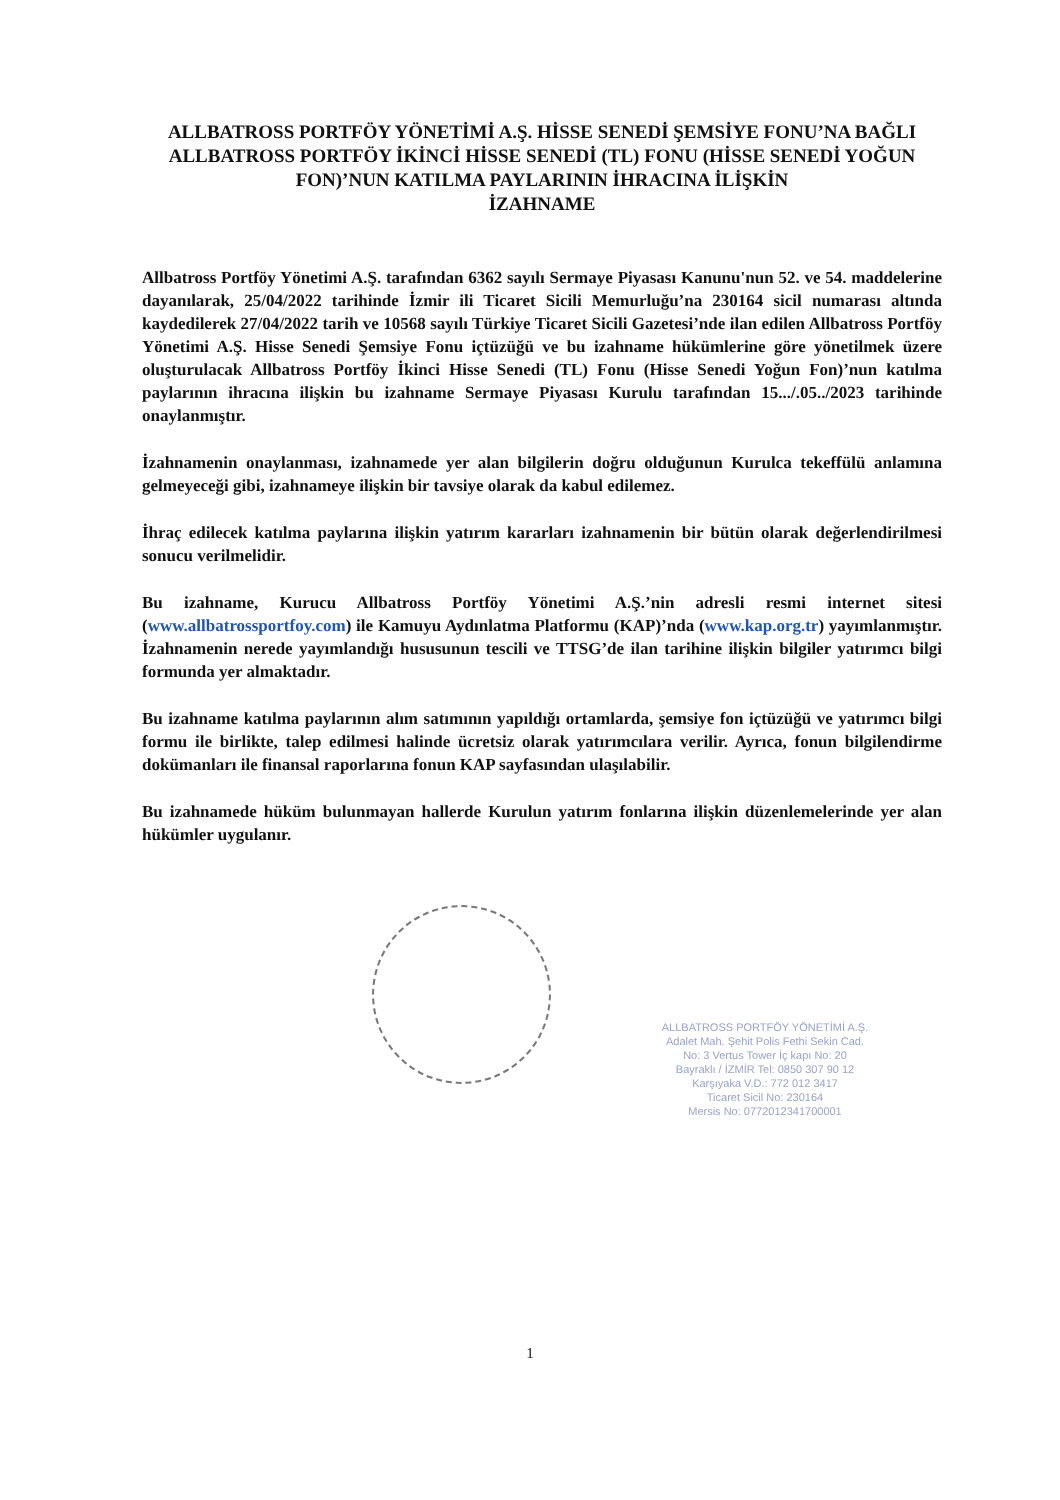ALLBATROSS PORTFÖY YÖNETİMİ A.Ş. HİSSE SENEDİ ŞEMSİYE FONU’NA BAĞLI ALLBATROSS PORTFÖY İKİNCİ HİSSE SENEDİ (TL) FONU (HİSSE SENEDİ YOĞUN FON)’NUN KATILMA PAYLARININ İHRACINA İLİŞKİN
İZAHNAME
Allbatross Portföy Yönetimi A.Ş. tarafından 6362 sayılı Sermaye Piyasası Kanunu'nun 52. ve 54. maddelerine dayanılarak, 25/04/2022 tarihinde İzmir ili Ticaret Sicili Memurluğu’na 230164 sicil numarası altında kaydedilerek 27/04/2022 tarih ve 10568 sayılı Türkiye Ticaret Sicili Gazetesi’nde ilan edilen Allbatross Portföy Yönetimi A.Ş. Hisse Senedi Şemsiye Fonu içtüzüğü ve bu izahname hükümlerine göre yönetilmek üzere oluşturulacak Allbatross Portföy İkinci Hisse Senedi (TL) Fonu (Hisse Senedi Yoğun Fon)’nun katılma paylarının ihracına ilişkin bu izahname Sermaye Piyasası Kurulu tarafından 15.../.05../2023 tarihinde onaylanmıştır.
İzahnamenin onaylanması, izahnamede yer alan bilgilerin doğru olduğunun Kurulca tekeffülü anlamına gelmeyeceği gibi, izahnameye ilişkin bir tavsiye olarak da kabul edilemez.
İhraç edilecek katılma paylarına ilişkin yatırım kararları izahnamenin bir bütün olarak değerlendirilmesi sonucu verilmelidir.
Bu izahname, Kurucu Allbatross Portföy Yönetimi A.Ş.’nin adresli resmi internet sitesi (www.allbatrossportfoy.com) ile Kamuyu Aydınlatma Platformu (KAP)’nda (www.kap.org.tr) yayımlanmıştır. İzahnamenin nerede yayımlandığı hususunun tescili ve TTSG’de ilan tarihine ilişkin bilgiler yatırımcı bilgi formunda yer almaktadır.
Bu izahname katılma paylarının alım satımının yapıldığı ortamlarda, şemsiye fon içtüzüğü ve yatırımcı bilgi formu ile birlikte, talep edilmesi halinde ücretsiz olarak yatırımcılara verilir. Ayrıca, fonun bilgilendirme dokümanları ile finansal raporlarına fonun KAP sayfasından ulaşılabilir.
Bu izahnamede hüküm bulunmayan hallerde Kurulun yatırım fonlarına ilişkin düzenlemelerinde yer alan hükümler uygulanır.
ALLBATROSS PORTFÖY YÖNETİMİ A.Ş.
Adalet Mah. Şehit Polis Fethi Sekin Cad.
No: 3 Vertus Tower İç kapı No: 20
Bayraklı / İZMİR Tel: 0850 307 90 12
Karşıyaka V.D.: 772 012 3417
Ticaret Sicil No: 230164
Mersis No: 0772012341700001
1